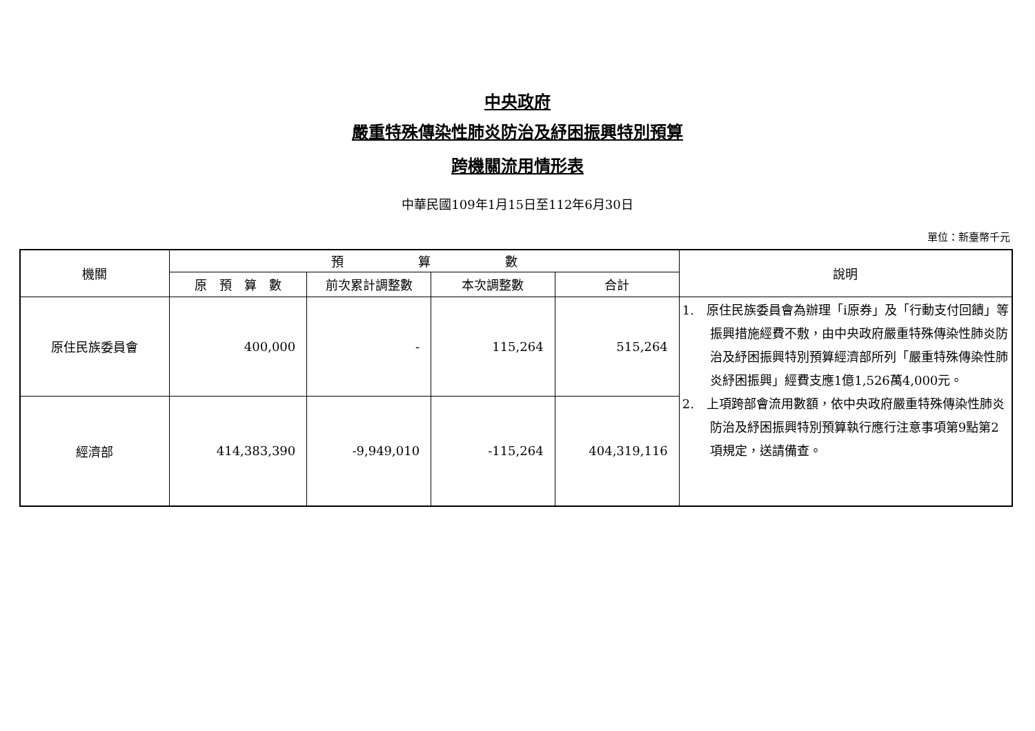中央政府
嚴重特殊傳染性肺炎防治及紓困振興特別預算
跨機關流用情形表
中華民國109年1月15日至112年6月30日
單位：新臺幣千元
| 機關 | 預 算 數 | | | | 說明 |
| --- | --- | --- | --- | --- | --- |
| | 原 預 算 數 | 前次累計調整數 | 本次調整數 | 合計 | |
| 原住民族委員會 | 400,000 | - | 115,264 | 515,264 | 1. 原住民族委員會為辦理「i原券」及「行動支付回饋」等振興措施經費不敷，由中央政府嚴重特殊傳染性肺炎防治及紓困振興特別預算經濟部所列「嚴重特殊傳染性肺炎紓困振興」經費支應1億1,526萬4,000元。 2. 上項跨部會流用數額，依中央政府嚴重特殊傳染性肺炎防治及紓困振興特別預算執行應行注意事項第9點第2項規定，送請備查。 |
| 經濟部 | 414,383,390 | -9,949,010 | -115,264 | 404,319,116 | |